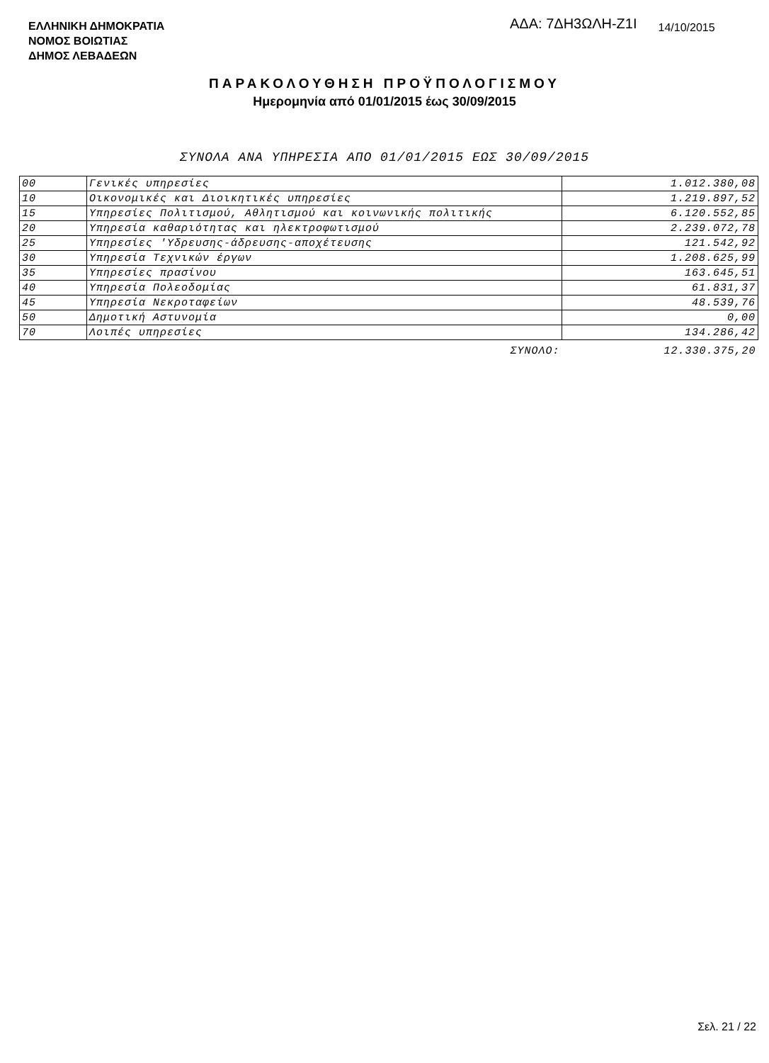ΕΛΛΗΝΙΚΗ ΔΗΜΟΚΡΑΤΙΑ
ΝΟΜΟΣ ΒΟΙΩΤΙΑΣ
ΔΗΜΟΣ ΛΕΒΑΔΕΩΝ
ΑΔΑ: 7ΔΗ3ΩΛΗ-Ζ1Ι
14/10/2015
ΠΑΡΑΚΟΛΟΥΘΗΣΗ ΠΡΟΫΠΟΛΟΓΙΣΜΟΥ
Ημερομηνία από 01/01/2015 έως 30/09/2015
ΣΥΝΟΛΑ ΑΝΑ ΥΠΗΡΕΣΙΑ ΑΠΟ 01/01/2015 ΕΩΣ 30/09/2015
| 00 | Γενικές υπηρεσίες | 1.012.380,08 |
| 10 | Οικονομικές και Διοικητικές υπηρεσίες | 1.219.897,52 |
| 15 | Υπηρεσίες Πολιτισμού, Αθλητισμού και κοινωνικής πολιτικής | 6.120.552,85 |
| 20 | Υπηρεσία καθαριότητας και ηλεκτροφωτισμού | 2.239.072,78 |
| 25 | Υπηρεσίες 'Υδρευσης-άδρευσης-αποχέτευσης | 121.542,92 |
| 30 | Υπηρεσία Τεχνικών έργων | 1.208.625,99 |
| 35 | Υπηρεσίες πρασίνου | 163.645,51 |
| 40 | Υπηρεσία Πολεοδομίας | 61.831,37 |
| 45 | Υπηρεσία Νεκροταφείων | 48.539,76 |
| 50 | Δημοτική Αστυνομία | 0,00 |
| 70 | Λοιπές υπηρεσίες | 134.286,42 |
| | ΣΥΝΟΛΟ: | 12.330.375,20 |
Σελ. 21 / 22